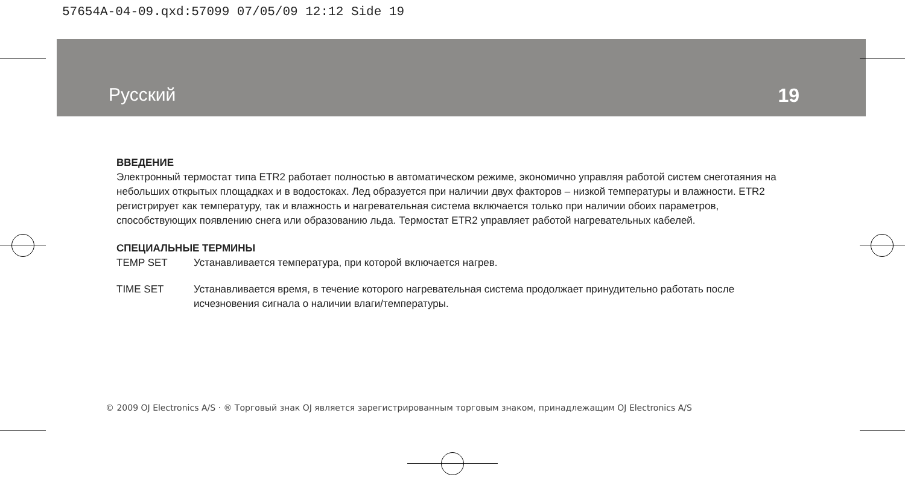57654A-04-09.qxd:57099 07/05/09 12:12 Side 19
Русский 19
ВВЕДЕНИЕ
Электронный термостат типа ETR2 работает полностью в автоматическом режиме, экономично управляя работой систем снеготаяния на небольших открытых площадках и в водостоках. Лед образуется при наличии двух факторов – низкой температуры и влажности. ETR2 регистрирует как температуру, так и влажность и нагревательная система включается только при наличии обоих параметров, способствующих появлению снега или образованию льда. Термостат ETR2 управляет работой нагревательных кабелей.
СПЕЦИАЛЬНЫЕ ТЕРМИНЫ
TEMP SET Устанавливается температура, при которой включается нагрев.
TIME SET Устанавливается время, в течение которого нагревательная система продолжает принудительно работать после исчезновения сигнала о наличии влаги/температуры.
© 2009 OJ Electronics A/S · ® Торговый знак OJ является зарегистрированным торговым знаком, принадлежащим OJ Electronics A/S